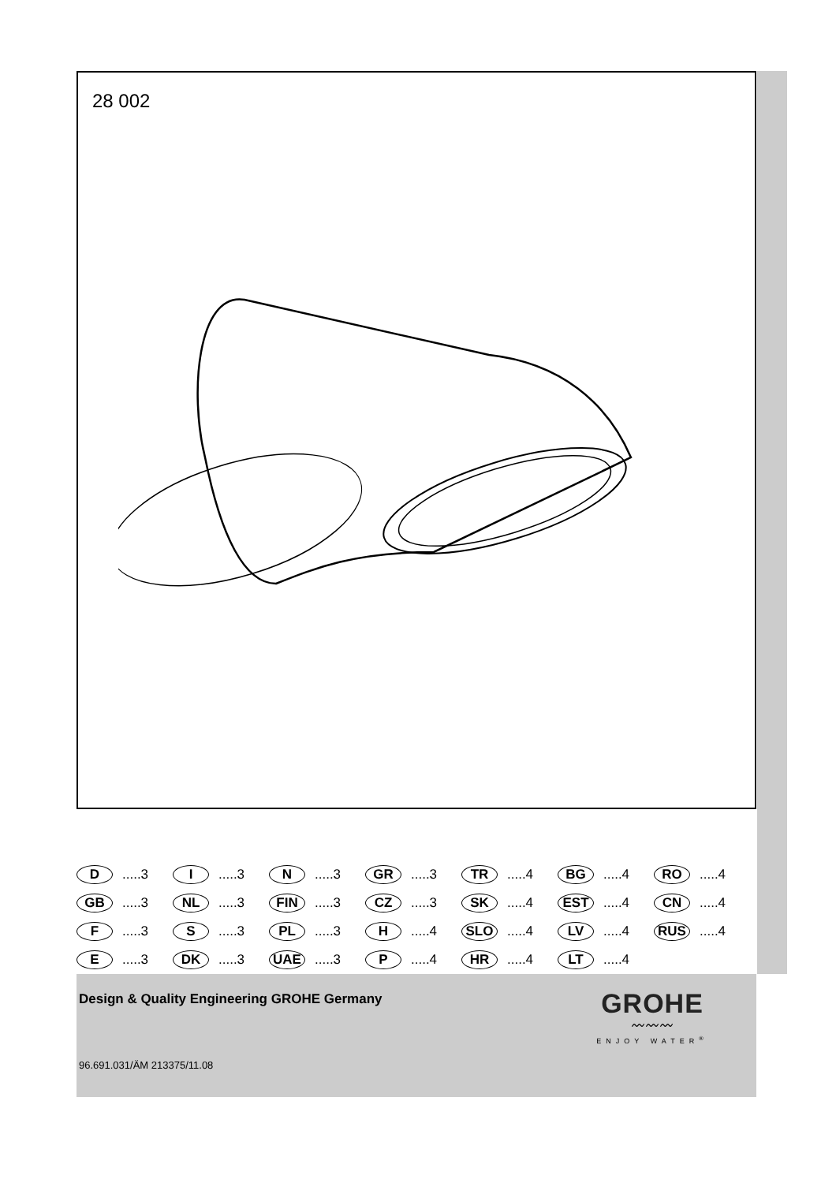28 002
D.....3
I.....3
N.....3
GR.....3
TR.....4
BG.....4
RO.....4
GB.....3
NL.....3
FIN.....3
CZ.....3
SK.....4
EST.....4
CN.....4
F.....3
S.....3
PL.....3
H.....4
SLO.....4
LV.....4
RUS.....4
E.....3
DK.....3
UAE.....3
P.....4
HR.....4
LT.....4
Design & Quality Engineering GROHE Germany
96.691.031/ÄM 213375/11.08
GROHE
〰〰〰
ENJOY WATER<sup>®</sup>